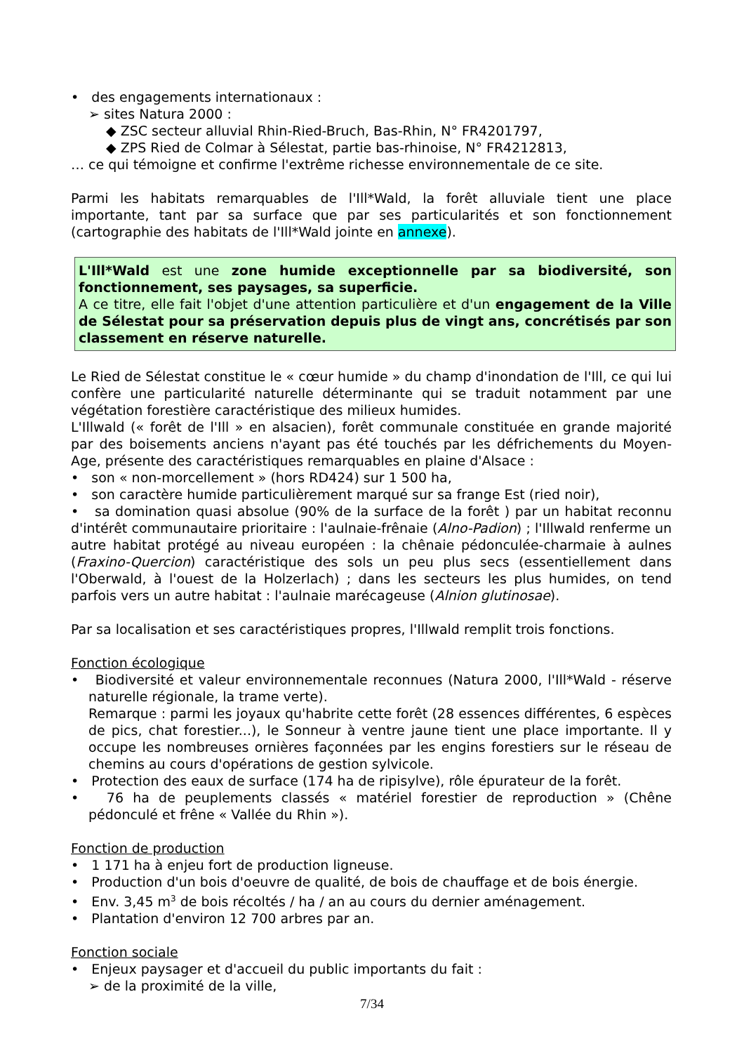• des engagements internationaux :
➢ sites Natura 2000 :
◆ ZSC secteur alluvial Rhin-Ried-Bruch, Bas-Rhin, N° FR4201797,
◆ ZPS Ried de Colmar à Sélestat, partie bas-rhinoise, N° FR4212813,
… ce qui témoigne et confirme l'extrême richesse environnementale de ce site.
Parmi les habitats remarquables de l'Ill*Wald, la forêt alluviale tient une place importante, tant par sa surface que par ses particularités et son fonctionnement (cartographie des habitats de l'Ill*Wald jointe en annexe).
L'Ill*Wald est une zone humide exceptionnelle par sa biodiversité, son fonctionnement, ses paysages, sa superficie.
A ce titre, elle fait l'objet d'une attention particulière et d'un engagement de la Ville de Sélestat pour sa préservation depuis plus de vingt ans, concrétisés par son classement en réserve naturelle.
Le Ried de Sélestat constitue le « cœur humide » du champ d'inondation de l'Ill, ce qui lui confère une particularité naturelle déterminante qui se traduit notamment par une végétation forestière caractéristique des milieux humides.
L'Illwald (« forêt de l'Ill » en alsacien), forêt communale constituée en grande majorité par des boisements anciens n'ayant pas été touchés par les défrichements du Moyen-Age, présente des caractéristiques remarquables en plaine d'Alsace :
• son « non-morcellement » (hors RD424) sur 1 500 ha,
• son caractère humide particulièrement marqué sur sa frange Est (ried noir),
• sa domination quasi absolue (90% de la surface de la forêt ) par un habitat reconnu d'intérêt communautaire prioritaire : l'aulnaie-frênaie (Alno-Padion) ; l'Illwald renferme un autre habitat protégé au niveau européen : la chênaie pédonculée-charmaie à aulnes (Fraxino-Quercion) caractéristique des sols un peu plus secs (essentiellement dans l'Oberwald, à l'ouest de la Holzerlach) ; dans les secteurs les plus humides, on tend parfois vers un autre habitat : l'aulnaie marécageuse (Alnion glutinosae).
Par sa localisation et ses caractéristiques propres, l'Illwald remplit trois fonctions.
Fonction écologique
• Biodiversité et valeur environnementale reconnues (Natura 2000, l'Ill*Wald - réserve naturelle régionale, la trame verte).
Remarque : parmi les joyaux qu'habrite cette forêt (28 essences différentes, 6 espèces de pics, chat forestier...), le Sonneur à ventre jaune tient une place importante. Il y occupe les nombreuses ornières façonnées par les engins forestiers sur le réseau de chemins au cours d'opérations de gestion sylvicole.
• Protection des eaux de surface (174 ha de ripisylve), rôle épurateur de la forêt.
• 76 ha de peuplements classés « matériel forestier de reproduction » (Chêne pédonculé et frêne « Vallée du Rhin »).
Fonction de production
• 1 171 ha à enjeu fort de production ligneuse.
• Production d'un bois d'oeuvre de qualité, de bois de chauffage et de bois énergie.
• Env. 3,45 m<sup>3</sup> de bois récoltés / ha / an au cours du dernier aménagement.
• Plantation d'environ 12 700 arbres par an.
Fonction sociale
• Enjeux paysager et d'accueil du public importants du fait :
➢ de la proximité de la ville,
7/34